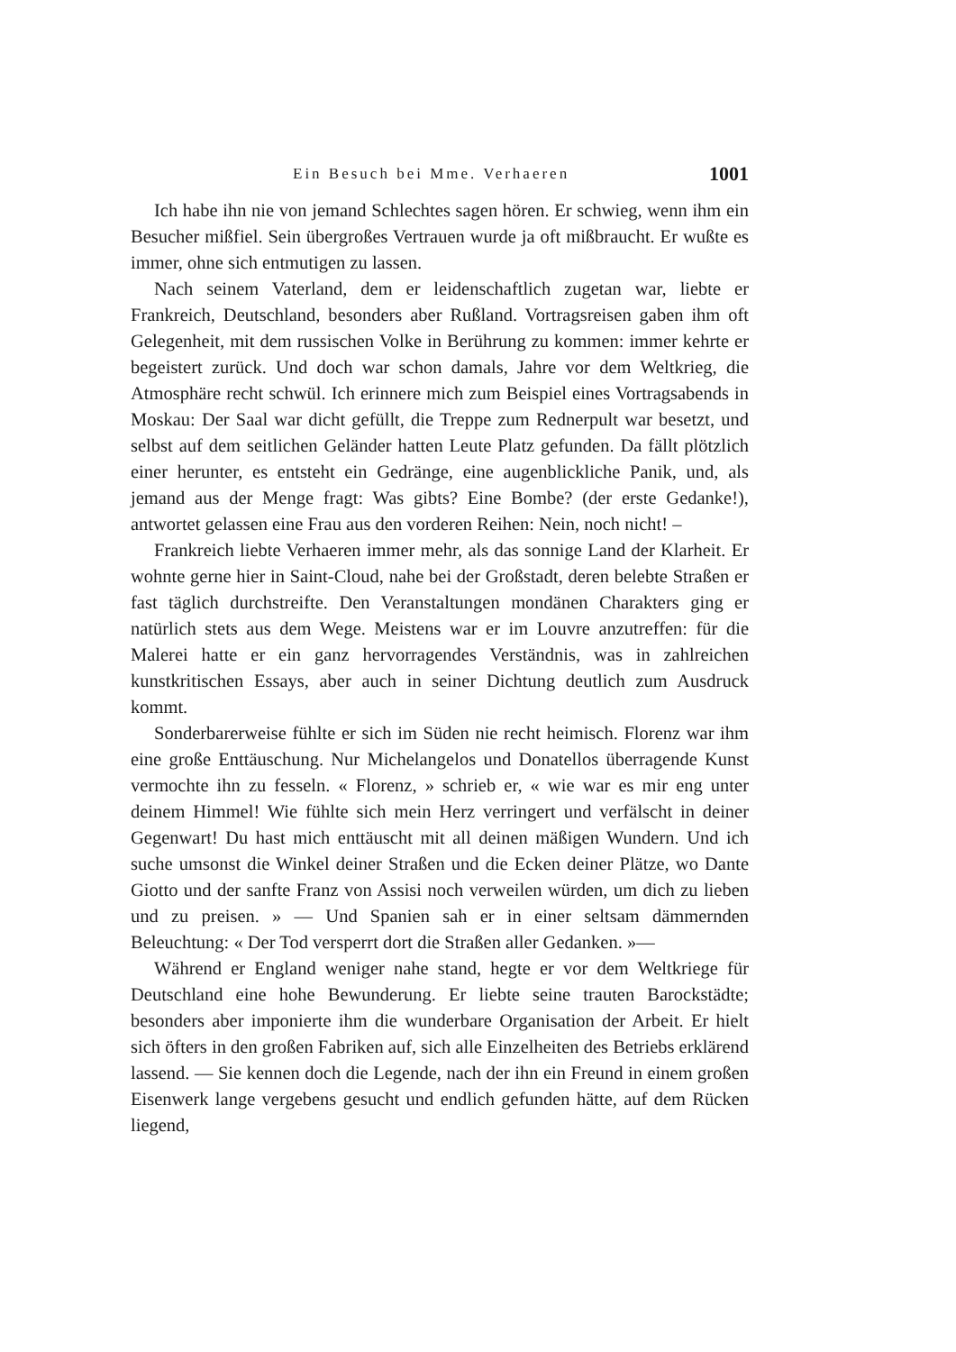Ein Besuch bei Mme. Verhaeren 1001
Ich habe ihn nie von jemand Schlechtes sagen hören. Er schwieg, wenn ihm ein Besucher mißfiel. Sein übergroßes Vertrauen wurde ja oft mißbraucht. Er wußte es immer, ohne sich entmutigen zu lassen.
Nach seinem Vaterland, dem er leidenschaftlich zugetan war, liebte er Frankreich, Deutschland, besonders aber Rußland. Vortragsreisen gaben ihm oft Gelegenheit, mit dem russischen Volke in Berührung zu kommen: immer kehrte er begeistert zurück. Und doch war schon damals, Jahre vor dem Weltkrieg, die Atmosphäre recht schwül. Ich erinnere mich zum Beispiel eines Vortragsabends in Moskau: Der Saal war dicht gefüllt, die Treppe zum Rednerpult war besetzt, und selbst auf dem seitlichen Geländer hatten Leute Platz gefunden. Da fällt plötzlich einer herunter, es entsteht ein Gedränge, eine augenblickliche Panik, und, als jemand aus der Menge fragt: Was gibts? Eine Bombe? (der erste Gedanke!), antwortet gelassen eine Frau aus den vorderen Reihen: Nein, noch nicht! –
Frankreich liebte Verhaeren immer mehr, als das sonnige Land der Klarheit. Er wohnte gerne hier in Saint-Cloud, nahe bei der Großstadt, deren belebte Straßen er fast täglich durchstreifte. Den Veranstaltungen mondänen Charakters ging er natürlich stets aus dem Wege. Meistens war er im Louvre anzutreffen: für die Malerei hatte er ein ganz hervorragendes Verständnis, was in zahlreichen kunstkritischen Essays, aber auch in seiner Dichtung deutlich zum Ausdruck kommt.
Sonderbarerweise fühlte er sich im Süden nie recht heimisch. Florenz war ihm eine große Enttäuschung. Nur Michelangelos und Donatellos überragende Kunst vermochte ihn zu fesseln. « Florenz, » schrieb er, « wie war es mir eng unter deinem Himmel! Wie fühlte sich mein Herz verringert und verfälscht in deiner Gegenwart! Du hast mich enttäuscht mit all deinen mäßigen Wundern. Und ich suche umsonst die Winkel deiner Straßen und die Ecken deiner Plätze, wo Dante Giotto und der sanfte Franz von Assisi noch verweilen würden, um dich zu lieben und zu preisen. » — Und Spanien sah er in einer seltsam dämmernden Beleuchtung: « Der Tod versperrt dort die Straßen aller Gedanken. »—
Während er England weniger nahe stand, hegte er vor dem Weltkriege für Deutschland eine hohe Bewunderung. Er liebte seine trauten Barockstädte; besonders aber imponierte ihm die wunderbare Organisation der Arbeit. Er hielt sich öfters in den großen Fabriken auf, sich alle Einzelheiten des Betriebs erklärend lassend. — Sie kennen doch die Legende, nach der ihn ein Freund in einem großen Eisenwerk lange vergebens gesucht und endlich gefunden hätte, auf dem Rücken liegend,